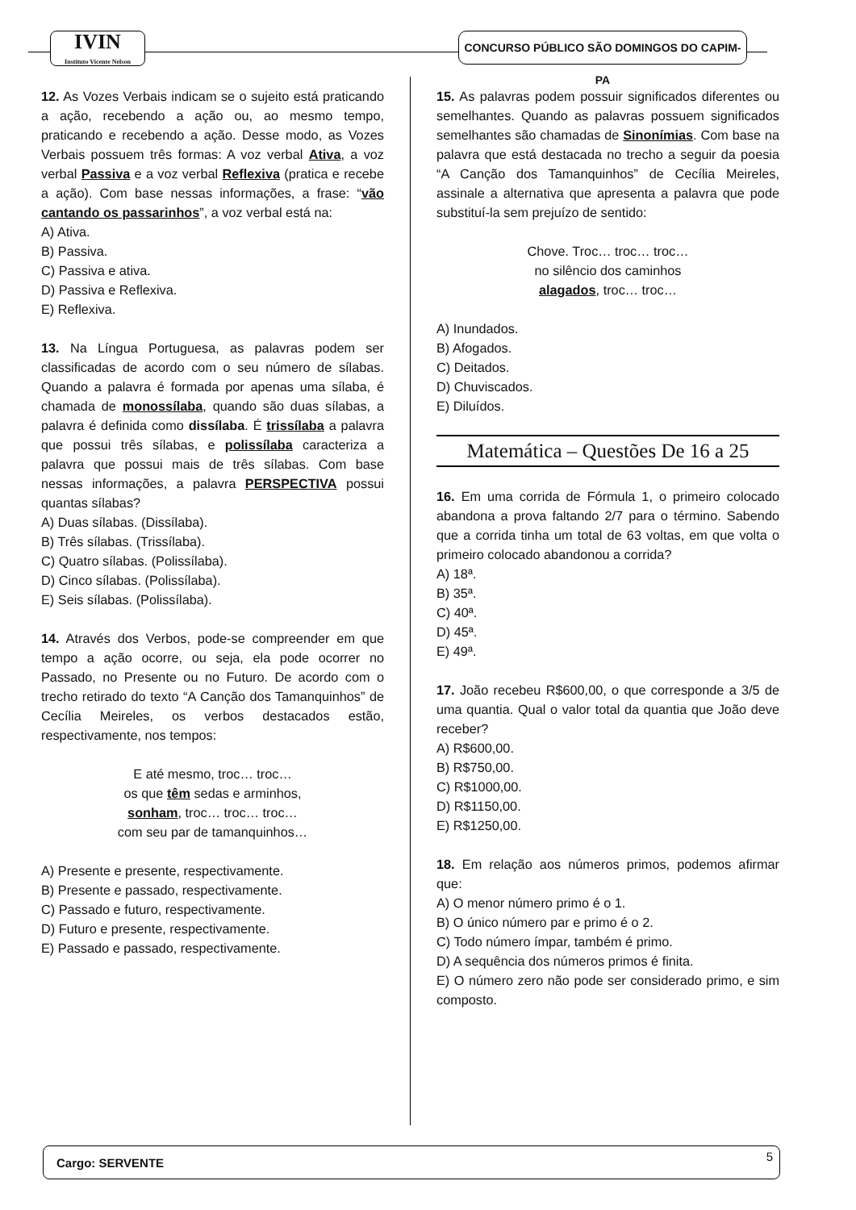IVIN
Instituto Vicente Nelson
CONCURSO PÚBLICO SÃO DOMINGOS DO CAPIM-PA
12. As Vozes Verbais indicam se o sujeito está praticando a ação, recebendo a ação ou, ao mesmo tempo, praticando e recebendo a ação. Desse modo, as Vozes Verbais possuem três formas: A voz verbal Ativa, a voz verbal Passiva e a voz verbal Reflexiva (pratica e recebe a ação). Com base nessas informações, a frase: “vão cantando os passarinhos”, a voz verbal está na:
A) Ativa.
B) Passiva.
C) Passiva e ativa.
D) Passiva e Reflexiva.
E) Reflexiva.
13. Na Língua Portuguesa, as palavras podem ser classificadas de acordo com o seu número de sílabas. Quando a palavra é formada por apenas uma sílaba, é chamada de monossílaba, quando são duas sílabas, a palavra é definida como dissílaba. É trissílaba a palavra que possui três sílabas, e polissílaba caracteriza a palavra que possui mais de três sílabas. Com base nessas informações, a palavra PERSPECTIVA possui quantas sílabas?
A) Duas sílabas. (Dissílaba).
B) Três sílabas. (Trissílaba).
C) Quatro sílabas. (Polissílaba).
D) Cinco sílabas. (Polissílaba).
E) Seis sílabas. (Polissílaba).
14. Através dos Verbos, pode-se compreender em que tempo a ação ocorre, ou seja, ela pode ocorrer no Passado, no Presente ou no Futuro. De acordo com o trecho retirado do texto “A Canção dos Tamanquinhos” de Cecília Meireles, os verbos destacados estão, respectivamente, nos tempos:
E até mesmo, troc… troc…
os que têm sedas e arminhos,
sonham, troc… troc… troc…
com seu par de tamanquinhos…
A) Presente e presente, respectivamente.
B) Presente e passado, respectivamente.
C) Passado e futuro, respectivamente.
D) Futuro e presente, respectivamente.
E) Passado e passado, respectivamente.
15. As palavras podem possuir significados diferentes ou semelhantes. Quando as palavras possuem significados semelhantes são chamadas de Sinonímias. Com base na palavra que está destacada no trecho a seguir da poesia “A Canção dos Tamanquinhos” de Cecília Meireles, assinale a alternativa que apresenta a palavra que pode substituí-la sem prejuízo de sentido:
Chove. Troc… troc… troc…
no silêncio dos caminhos
alagados, troc… troc…
A) Inundados.
B) Afogados.
C) Deitados.
D) Chuviscados.
E) Diluídos.
Matemática – Questões De 16 a 25
16. Em uma corrida de Fórmula 1, o primeiro colocado abandona a prova faltando 2/7 para o término. Sabendo que a corrida tinha um total de 63 voltas, em que volta o primeiro colocado abandonou a corrida?
A) 18ª.
B) 35ª.
C) 40ª.
D) 45ª.
E) 49ª.
17. João recebeu R$600,00, o que corresponde a 3/5 de uma quantia. Qual o valor total da quantia que João deve receber?
A) R$600,00.
B) R$750,00.
C) R$1000,00.
D) R$1150,00.
E) R$1250,00.
18. Em relação aos números primos, podemos afirmar que:
A) O menor número primo é o 1.
B) O único número par e primo é o 2.
C) Todo número ímpar, também é primo.
D) A sequência dos números primos é finita.
E) O número zero não pode ser considerado primo, e sim composto.
Cargo: SERVENTE 5